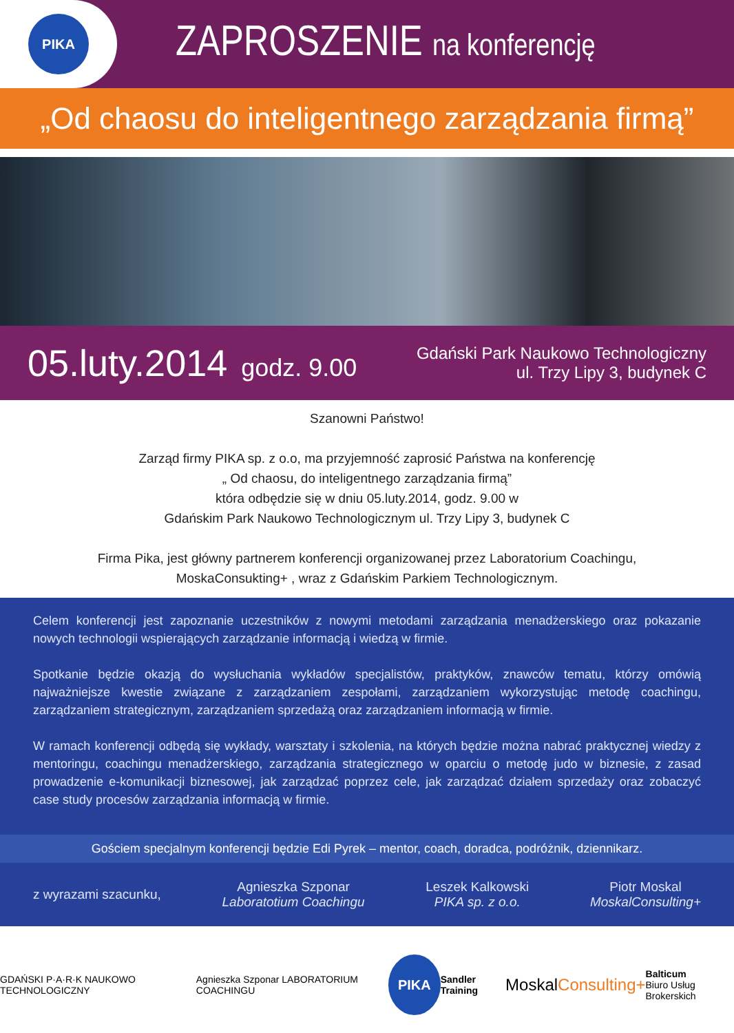PIKA
ZAPROSZENIE na konferencję
„Od chaosu do inteligentnego zarządzania firmą”
05.luty.2014 godz. 9.00
Gdański Park Naukowo Technologiczny
ul. Trzy Lipy 3, budynek C
Szanowni Państwo!
Zarząd firmy PIKA sp. z o.o, ma przyjemność zaprosić Państwa na konferencję
„ Od chaosu, do inteligentnego zarządzania firmą”
która odbędzie się w dniu 05.luty.2014, godz. 9.00 w
Gdańskim Park Naukowo Technologicznym ul. Trzy Lipy 3, budynek C
Firma Pika, jest główny partnerem konferencji organizowanej przez Laboratorium Coachingu,
MoskaConsukting+ , wraz z Gdańskim Parkiem Technologicznym.
Celem konferencji jest zapoznanie uczestników z nowymi metodami zarządzania menadżerskiego oraz pokazanie nowych technologii wspierających zarządzanie informacją i wiedzą w firmie.
Spotkanie będzie okazją do wysłuchania wykładów specjalistów, praktyków, znawców tematu, którzy omówią najważniejsze kwestie związane z zarządzaniem zespołami, zarządzaniem wykorzystując metodę coachingu, zarządzaniem strategicznym, zarządzaniem sprzedażą oraz zarządzaniem informacją w firmie.
W ramach konferencji odbędą się wykłady, warsztaty i szkolenia, na których będzie można nabrać praktycznej wiedzy z mentoringu, coachingu menadżerskiego, zarządzania strategicznego w oparciu o metodę judo w biznesie, z zasad prowadzenie e-komunikacji biznesowej, jak zarządzać poprzez cele, jak zarządzać działem sprzedaży oraz zobaczyć case study procesów zarządzania informacją w firmie.
Gościem specjalnym konferencji będzie Edi Pyrek – mentor, coach, doradca, podróżnik, dziennikarz.
z wyrazami szacunku,
Agnieszka Szponar
Laboratotium Coachingu
Leszek Kalkowski
PIKA sp. z o.o.
Piotr Moskal
MoskalConsulting+
GDAŃSKI P·A·R·K NAUKOWO TECHNOLOGICZNY
Agnieszka Szponar LABORATORIUM COACHINGU
PIKA
Sandler Training
MoskalConsulting+
Balticum
Biuro Usług Brokerskich